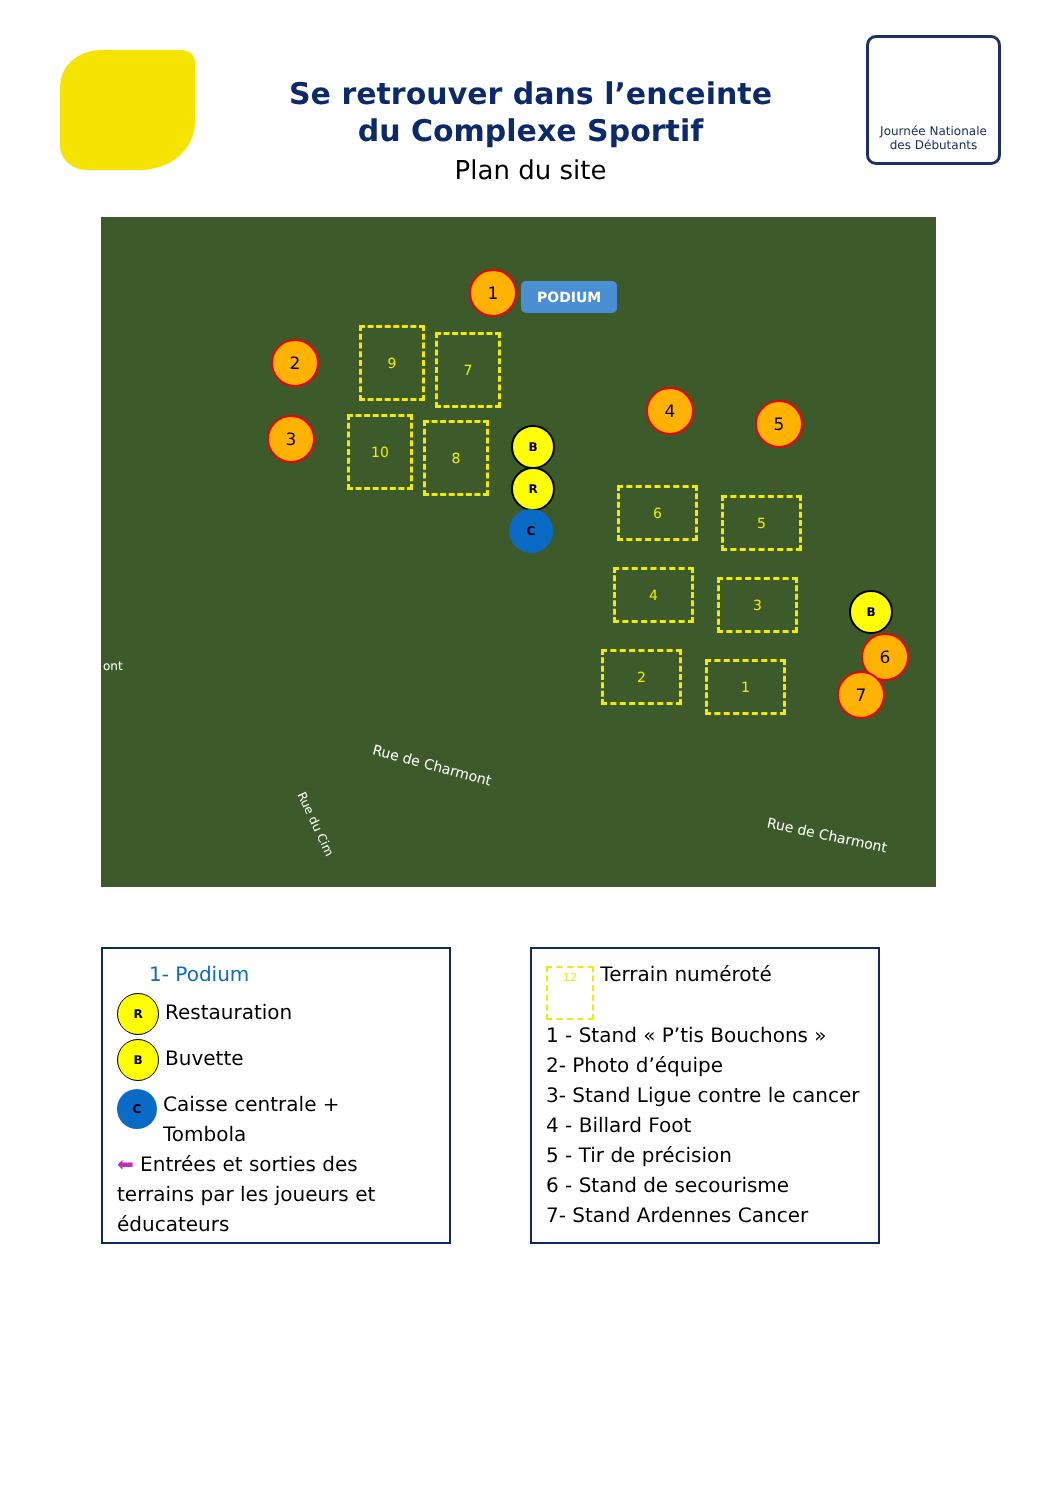Se retrouver dans l’enceinte
du Complexe Sportif
Plan du site
Journée Nationale des Débutants
1 PODIUM
2
3
4
5
6
7
9 7
10 8 B
R
C
6
5
4
3
2
1
B
Rue de Charmont
Rue de Charmont
Rue du Cim
ont
1- Podium
R Restauration
B Buvette
C Caisse centrale +
Tombola
⬅ Entrées et sorties des terrains par les joueurs et éducateurs
12 Terrain numéroté
1 - Stand « P’tis Bouchons »
2- Photo d’équipe
3- Stand Ligue contre le cancer
4 - Billard Foot
5 - Tir de précision
6 - Stand de secourisme
7- Stand Ardennes Cancer